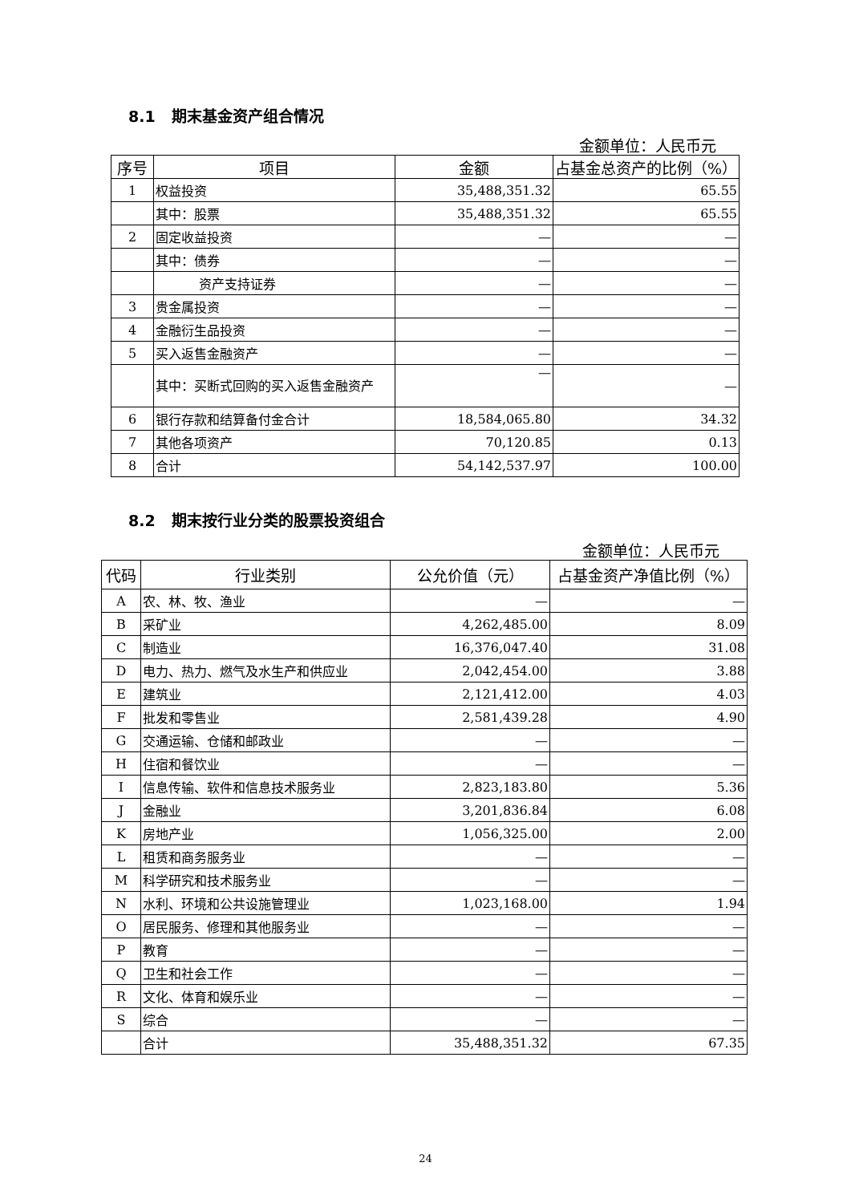8.1 期末基金资产组合情况
金额单位：人民币元
| 序号 | 项目 | 金额 | 占基金总资产的比例（%） |
| --- | --- | --- | --- |
| 1 | 权益投资 | 35,488,351.32 | 65.55 |
| | 其中：股票 | 35,488,351.32 | 65.55 |
| 2 | 固定收益投资 | — | — |
| | 其中：债券 | — | — |
| | 资产支持证券 | — | — |
| 3 | 贵金属投资 | — | — |
| 4 | 金融衍生品投资 | — | — |
| 5 | 买入返售金融资产 | — | — |
| | 其中：买断式回购的买入返售金融资产 | — | — |
| 6 | 银行存款和结算备付金合计 | 18,584,065.80 | 34.32 |
| 7 | 其他各项资产 | 70,120.85 | 0.13 |
| 8 | 合计 | 54,142,537.97 | 100.00 |
8.2 期末按行业分类的股票投资组合
金额单位：人民币元
| 代码 | 行业类别 | 公允价值（元） | 占基金资产净值比例（%） |
| --- | --- | --- | --- |
| A | 农、林、牧、渔业 | — | — |
| B | 采矿业 | 4,262,485.00 | 8.09 |
| C | 制造业 | 16,376,047.40 | 31.08 |
| D | 电力、热力、燃气及水生产和供应业 | 2,042,454.00 | 3.88 |
| E | 建筑业 | 2,121,412.00 | 4.03 |
| F | 批发和零售业 | 2,581,439.28 | 4.90 |
| G | 交通运输、仓储和邮政业 | — | — |
| H | 住宿和餐饮业 | — | — |
| I | 信息传输、软件和信息技术服务业 | 2,823,183.80 | 5.36 |
| J | 金融业 | 3,201,836.84 | 6.08 |
| K | 房地产业 | 1,056,325.00 | 2.00 |
| L | 租赁和商务服务业 | — | — |
| M | 科学研究和技术服务业 | — | — |
| N | 水利、环境和公共设施管理业 | 1,023,168.00 | 1.94 |
| O | 居民服务、修理和其他服务业 | — | — |
| P | 教育 | — | — |
| Q | 卫生和社会工作 | — | — |
| R | 文化、体育和娱乐业 | — | — |
| S | 综合 | — | — |
| | 合计 | 35,488,351.32 | 67.35 |
24